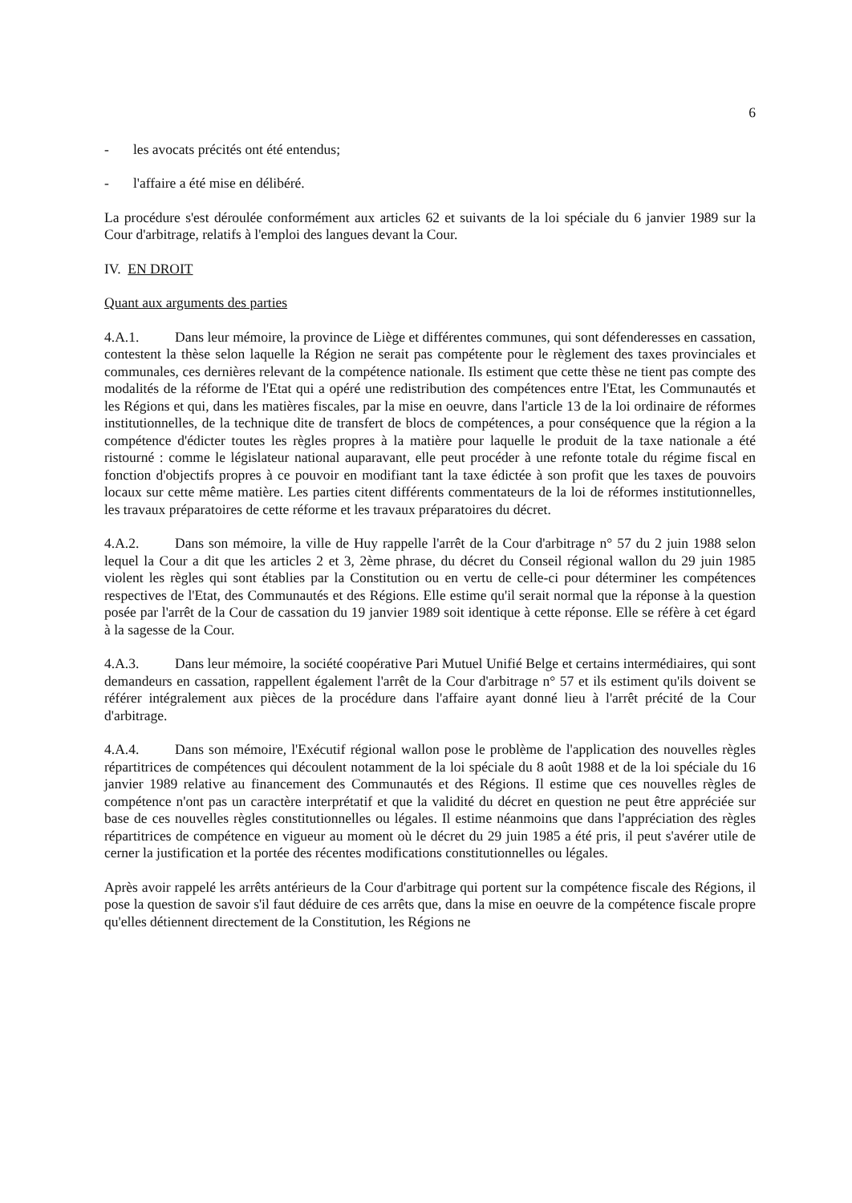6
- les avocats précités ont été entendus;
- l'affaire a été mise en délibéré.
La procédure s'est déroulée conformément aux articles 62 et suivants de la loi spéciale du 6 janvier 1989 sur la Cour d'arbitrage, relatifs à l'emploi des langues devant la Cour.
IV. EN DROIT
Quant aux arguments des parties
4.A.1. Dans leur mémoire, la province de Liège et différentes communes, qui sont défenderesses en cassation, contestent la thèse selon laquelle la Région ne serait pas compétente pour le règlement des taxes provinciales et communales, ces dernières relevant de la compétence nationale. Ils estiment que cette thèse ne tient pas compte des modalités de la réforme de l'Etat qui a opéré une redistribution des compétences entre l'Etat, les Communautés et les Régions et qui, dans les matières fiscales, par la mise en oeuvre, dans l'article 13 de la loi ordinaire de réformes institutionnelles, de la technique dite de transfert de blocs de compétences, a pour conséquence que la région a la compétence d'édicter toutes les règles propres à la matière pour laquelle le produit de la taxe nationale a été ristourné : comme le législateur national auparavant, elle peut procéder à une refonte totale du régime fiscal en fonction d'objectifs propres à ce pouvoir en modifiant tant la taxe édictée à son profit que les taxes de pouvoirs locaux sur cette même matière. Les parties citent différents commentateurs de la loi de réformes institutionnelles, les travaux préparatoires de cette réforme et les travaux préparatoires du décret.
4.A.2. Dans son mémoire, la ville de Huy rappelle l'arrêt de la Cour d'arbitrage n° 57 du 2 juin 1988 selon lequel la Cour a dit que les articles 2 et 3, 2ème phrase, du décret du Conseil régional wallon du 29 juin 1985 violent les règles qui sont établies par la Constitution ou en vertu de celle-ci pour déterminer les compétences respectives de l'Etat, des Communautés et des Régions. Elle estime qu'il serait normal que la réponse à la question posée par l'arrêt de la Cour de cassation du 19 janvier 1989 soit identique à cette réponse. Elle se réfère à cet égard à la sagesse de la Cour.
4.A.3. Dans leur mémoire, la société coopérative Pari Mutuel Unifié Belge et certains intermédiaires, qui sont demandeurs en cassation, rappellent également l'arrêt de la Cour d'arbitrage n° 57 et ils estiment qu'ils doivent se référer intégralement aux pièces de la procédure dans l'affaire ayant donné lieu à l'arrêt précité de la Cour d'arbitrage.
4.A.4. Dans son mémoire, l'Exécutif régional wallon pose le problème de l'application des nouvelles règles répartitrices de compétences qui découlent notamment de la loi spéciale du 8 août 1988 et de la loi spéciale du 16 janvier 1989 relative au financement des Communautés et des Régions. Il estime que ces nouvelles règles de compétence n'ont pas un caractère interprétatif et que la validité du décret en question ne peut être appréciée sur base de ces nouvelles règles constitutionnelles ou légales. Il estime néanmoins que dans l'appréciation des règles répartitrices de compétence en vigueur au moment où le décret du 29 juin 1985 a été pris, il peut s'avérer utile de cerner la justification et la portée des récentes modifications constitutionnelles ou légales.
Après avoir rappelé les arrêts antérieurs de la Cour d'arbitrage qui portent sur la compétence fiscale des Régions, il pose la question de savoir s'il faut déduire de ces arrêts que, dans la mise en oeuvre de la compétence fiscale propre qu'elles détiennent directement de la Constitution, les Régions ne